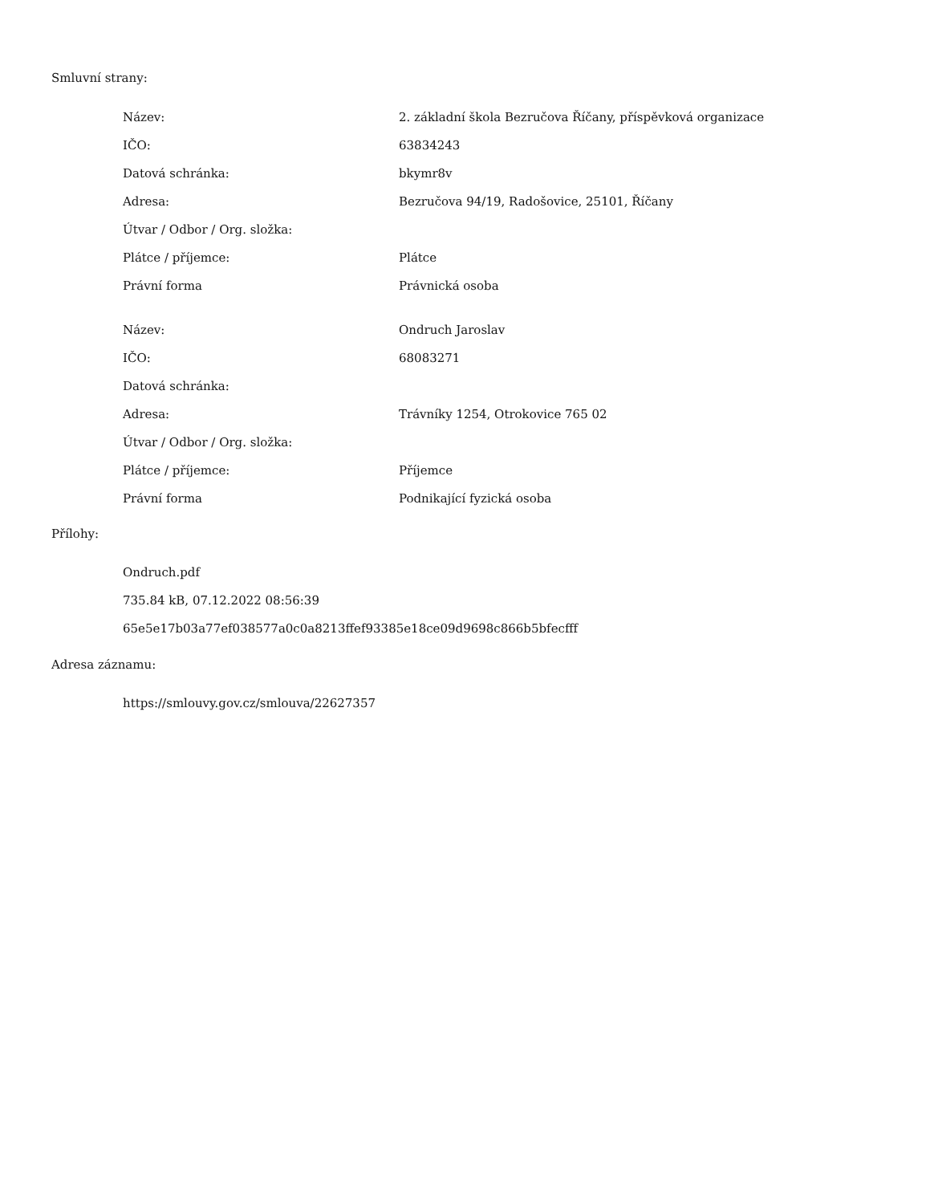Smluvní strany:
| Název: | 2. základní škola Bezručova Říčany, příspěvková organizace |
| IČO: | 63834243 |
| Datová schránka: | bkymr8v |
| Adresa: | Bezručova 94/19, Radošovice, 25101, Říčany |
| Útvar / Odbor / Org. složka: | |
| Plátce / příjemce: | Plátce |
| Právní forma | Právnická osoba |
| Název: | Ondruch Jaroslav |
| IČO: | 68083271 |
| Datová schránka: | |
| Adresa: | Trávníky 1254, Otrokovice 765 02 |
| Útvar / Odbor / Org. složka: | |
| Plátce / příjemce: | Příjemce |
| Právní forma | Podnikající fyzická osoba |
Přílohy:
Ondruch.pdf
735.84 kB, 07.12.2022 08:56:39
65e5e17b03a77ef038577a0c0a8213ffef93385e18ce09d9698c866b5bfecfff
Adresa záznamu:
https://smlouvy.gov.cz/smlouva/22627357